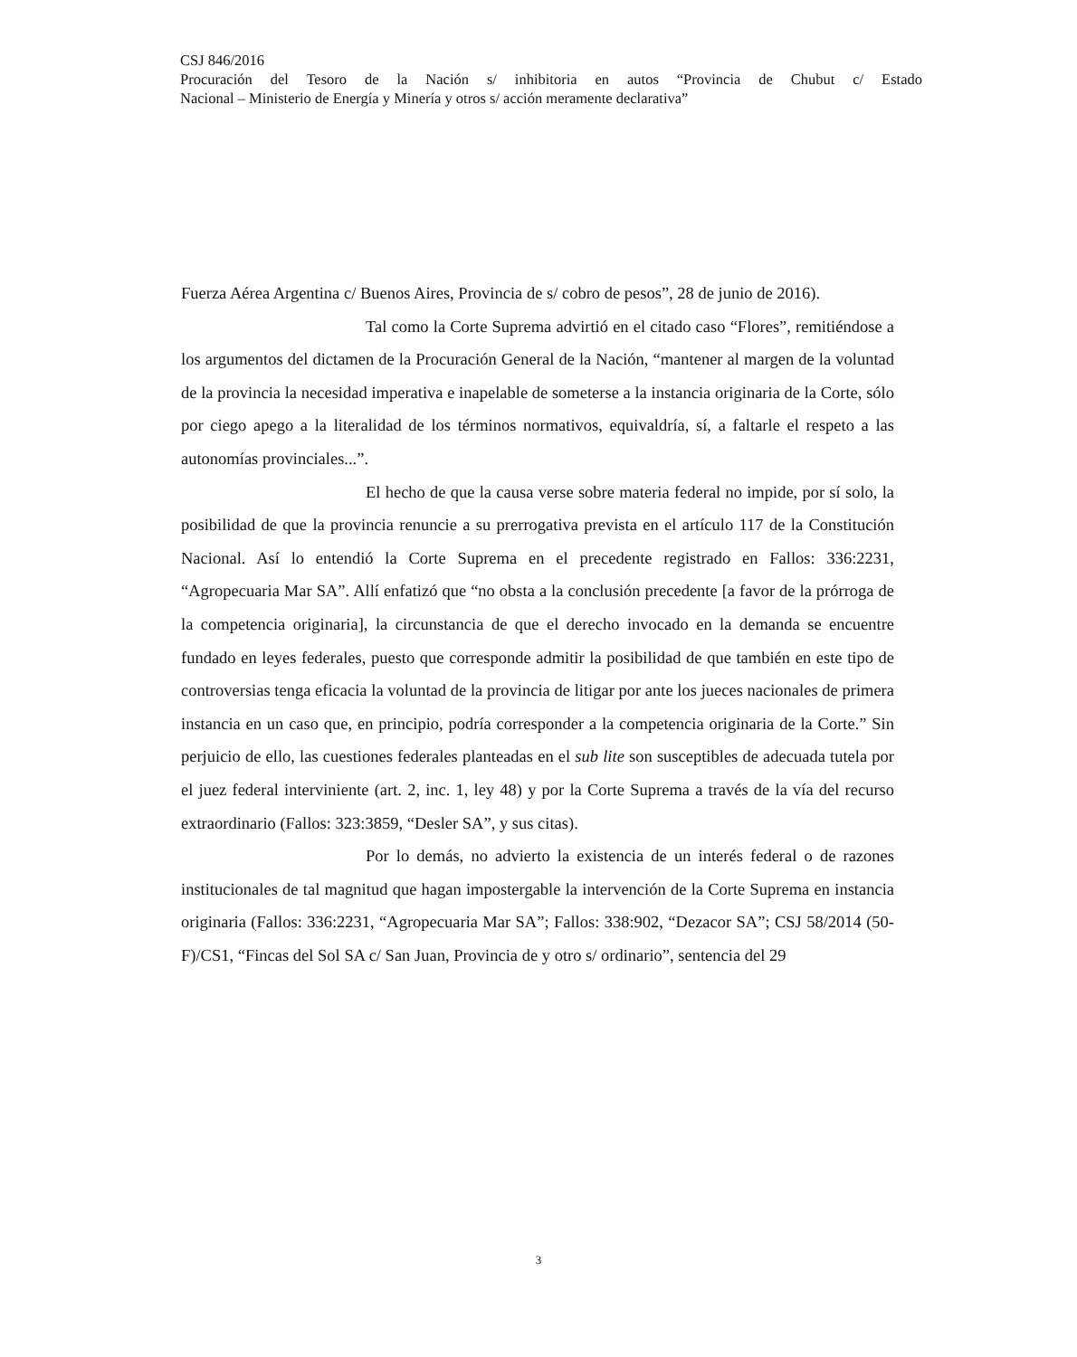CSJ 846/2016
Procuración del Tesoro de la Nación s/ inhibitoria en autos “Provincia de Chubut c/ Estado
Nacional – Ministerio de Energía y Minería y otros s/ acción meramente declarativa”
Fuerza Aérea Argentina c/ Buenos Aires, Provincia de s/ cobro de pesos”, 28 de junio de 2016).
Tal como la Corte Suprema advirtió en el citado caso “Flores”, remitiéndose a los argumentos del dictamen de la Procuración General de la Nación, “mantener al margen de la voluntad de la provincia la necesidad imperativa e inapelable de someterse a la instancia originaria de la Corte, sólo por ciego apego a la literalidad de los términos normativos, equivaldría, sí, a faltarle el respeto a las autonomías provinciales...”.
El hecho de que la causa verse sobre materia federal no impide, por sí solo, la posibilidad de que la provincia renuncie a su prerrogativa prevista en el artículo 117 de la Constitución Nacional. Así lo entendió la Corte Suprema en el precedente registrado en Fallos: 336:2231, “Agropecuaria Mar SA”. Allí enfatizó que “no obsta a la conclusión precedente [a favor de la prórroga de la competencia originaria], la circunstancia de que el derecho invocado en la demanda se encuentre fundado en leyes federales, puesto que corresponde admitir la posibilidad de que también en este tipo de controversias tenga eficacia la voluntad de la provincia de litigar por ante los jueces nacionales de primera instancia en un caso que, en principio, podría corresponder a la competencia originaria de la Corte.” Sin perjuicio de ello, las cuestiones federales planteadas en el sub lite son susceptibles de adecuada tutela por el juez federal interviniente (art. 2, inc. 1, ley 48) y por la Corte Suprema a través de la vía del recurso extraordinario (Fallos: 323:3859, “Desler SA”, y sus citas).
Por lo demás, no advierto la existencia de un interés federal o de razones institucionales de tal magnitud que hagan impostergable la intervención de la Corte Suprema en instancia originaria (Fallos: 336:2231, “Agropecuaria Mar SA”; Fallos: 338:902, “Dezacor SA”; CSJ 58/2014 (50-F)/CS1, “Fincas del Sol SA c/ San Juan, Provincia de y otro s/ ordinario”, sentencia del 29
3